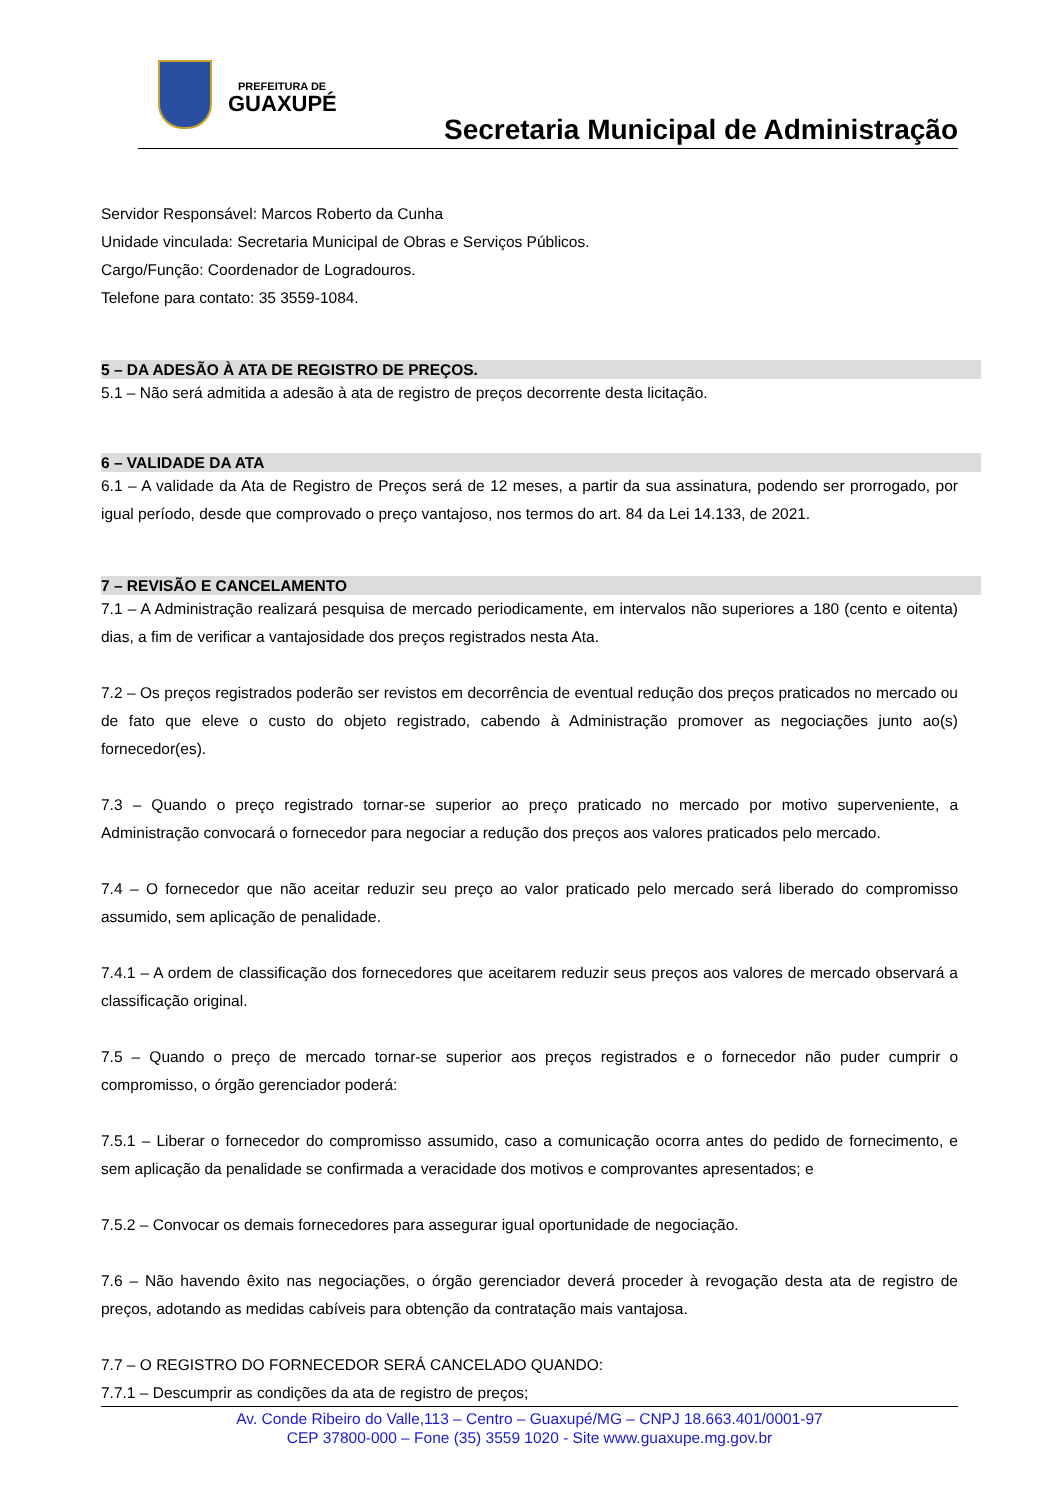PREFEITURA DE
GUAXUPÉ
Secretaria Municipal de Administração
Servidor Responsável: Marcos Roberto da Cunha
Unidade vinculada: Secretaria Municipal de Obras e Serviços Públicos.
Cargo/Função: Coordenador de Logradouros.
Telefone para contato: 35 3559-1084.
5 – DA ADESÃO À ATA DE REGISTRO DE PREÇOS.
5.1 – Não será admitida a adesão à ata de registro de preços decorrente desta licitação.
6 – VALIDADE DA ATA
6.1 – A validade da Ata de Registro de Preços será de 12 meses, a partir da sua assinatura, podendo ser prorrogado, por igual período, desde que comprovado o preço vantajoso, nos termos do art. 84 da Lei 14.133, de 2021.
7 – REVISÃO E CANCELAMENTO
7.1 – A Administração realizará pesquisa de mercado periodicamente, em intervalos não superiores a 180 (cento e oitenta) dias, a fim de verificar a vantajosidade dos preços registrados nesta Ata.
7.2 – Os preços registrados poderão ser revistos em decorrência de eventual redução dos preços praticados no mercado ou de fato que eleve o custo do objeto registrado, cabendo à Administração promover as negociações junto ao(s) fornecedor(es).
7.3 – Quando o preço registrado tornar-se superior ao preço praticado no mercado por motivo superveniente, a Administração convocará o fornecedor para negociar a redução dos preços aos valores praticados pelo mercado.
7.4 – O fornecedor que não aceitar reduzir seu preço ao valor praticado pelo mercado será liberado do compromisso assumido, sem aplicação de penalidade.
7.4.1 – A ordem de classificação dos fornecedores que aceitarem reduzir seus preços aos valores de mercado observará a classificação original.
7.5 – Quando o preço de mercado tornar-se superior aos preços registrados e o fornecedor não puder cumprir o compromisso, o órgão gerenciador poderá:
7.5.1 – Liberar o fornecedor do compromisso assumido, caso a comunicação ocorra antes do pedido de fornecimento, e sem aplicação da penalidade se confirmada a veracidade dos motivos e comprovantes apresentados; e
7.5.2 – Convocar os demais fornecedores para assegurar igual oportunidade de negociação.
7.6 – Não havendo êxito nas negociações, o órgão gerenciador deverá proceder à revogação desta ata de registro de preços, adotando as medidas cabíveis para obtenção da contratação mais vantajosa.
7.7 – O REGISTRO DO FORNECEDOR SERÁ CANCELADO QUANDO:
7.7.1 – Descumprir as condições da ata de registro de preços;
Av. Conde Ribeiro do Valle,113 – Centro – Guaxupé/MG – CNPJ 18.663.401/0001-97
CEP 37800-000 – Fone (35) 3559 1020 - Site www.guaxupe.mg.gov.br